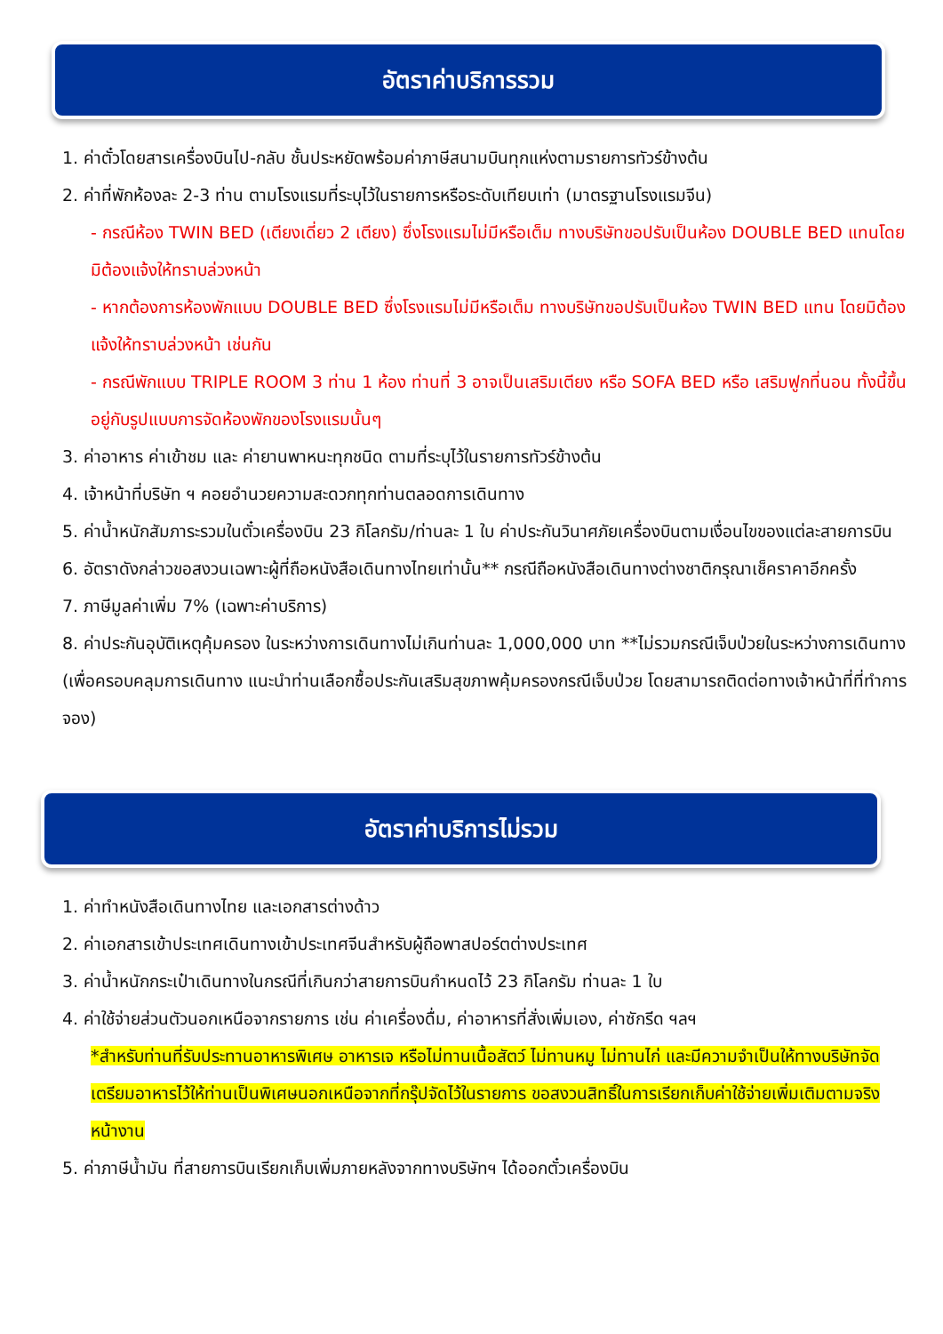อัตราค่าบริการรวม
1. ค่าตั๋วโดยสารเครื่องบินไป-กลับ ชั้นประหยัดพร้อมค่าภาษีสนามบินทุกแห่งตามรายการทัวร์ข้างต้น
2. ค่าที่พักห้องละ 2-3 ท่าน ตามโรงแรมที่ระบุไว้ในรายการหรือระดับเทียบเท่า (มาตรฐานโรงแรมจีน)
- กรณีห้อง TWIN BED (เตียงเดี่ยว 2 เตียง) ซึ่งโรงแรมไม่มีหรือเต็ม ทางบริษัทขอปรับเป็นห้อง DOUBLE BED แทนโดยมิต้องแจ้งให้ทราบล่วงหน้า
- หากต้องการห้องพักแบบ DOUBLE BED ซึ่งโรงแรมไม่มีหรือเต็ม ทางบริษัทขอปรับเป็นห้อง TWIN BED แทน โดยมิต้องแจ้งให้ทราบล่วงหน้า เช่นกัน
- กรณีพักแบบ TRIPLE ROOM 3 ท่าน 1 ห้อง ท่านที่ 3 อาจเป็นเสริมเตียง หรือ SOFA BED หรือ เสริมฟูกที่นอน ทั้งนี้ขึ้นอยู่กับรูปแบบการจัดห้องพักของโรงแรมนั้นๆ
3. ค่าอาหาร ค่าเข้าชม และ ค่ายานพาหนะทุกชนิด ตามที่ระบุไว้ในรายการทัวร์ข้างต้น
4. เจ้าหน้าที่บริษัท ฯ คอยอำนวยความสะดวกทุกท่านตลอดการเดินทาง
5. ค่าน้ำหนักสัมภาระรวมในตั๋วเครื่องบิน 23 กิโลกรัม/ท่านละ 1 ใบ ค่าประกันวินาศภัยเครื่องบินตามเงื่อนไขของแต่ละสายการบิน
6. อัตราดังกล่าวขอสงวนเฉพาะผู้ที่ถือหนังสือเดินทางไทยเท่านั้น** กรณีถือหนังสือเดินทางต่างชาติกรุณาเช็คราคาอีกครั้ง
7. ภาษีมูลค่าเพิ่ม 7% (เฉพาะค่าบริการ)
8. ค่าประกันอุบัติเหตุคุ้มครอง ในระหว่างการเดินทางไม่เกินท่านละ 1,000,000 บาท **ไม่รวมกรณีเจ็บป่วยในระหว่างการเดินทาง (เพื่อครอบคลุมการเดินทาง แนะนำท่านเลือกซื้อประกันเสริมสุขภาพคุ้มครองกรณีเจ็บป่วย โดยสามารถติดต่อทางเจ้าหน้าที่ที่ทำการจอง)
อัตราค่าบริการไม่รวม
1. ค่าทำหนังสือเดินทางไทย และเอกสารต่างด้าว
2. ค่าเอกสารเข้าประเทศเดินทางเข้าประเทศจีนสำหรับผู้ถือพาสปอร์ตต่างประเทศ
3. ค่าน้ำหนักกระเป๋าเดินทางในกรณีที่เกินกว่าสายการบินกำหนดไว้ 23 กิโลกรัม ท่านละ 1 ใบ
4. ค่าใช้จ่ายส่วนตัวนอกเหนือจากรายการ เช่น ค่าเครื่องดื่ม, ค่าอาหารที่สั่งเพิ่มเอง, ค่าซักรีด ฯลฯ
*สำหรับท่านที่รับประทานอาหารพิเศษ อาหารเจ หรือไม่ทานเนื้อสัตว์ ไม่ทานหมู ไม่ทานไก่ และมีความจำเป็นให้ทางบริษัทจัดเตรียมอาหารไว้ให้ท่านเป็นพิเศษนอกเหนือจากที่กรุ๊ปจัดไว้ในรายการ ขอสงวนสิทธิ์ในการเรียกเก็บค่าใช้จ่ายเพิ่มเติมตามจริงหน้างาน
5. ค่าภาษีน้ำมัน ที่สายการบินเรียกเก็บเพิ่มภายหลังจากทางบริษัทฯ ได้ออกตั๋วเครื่องบิน